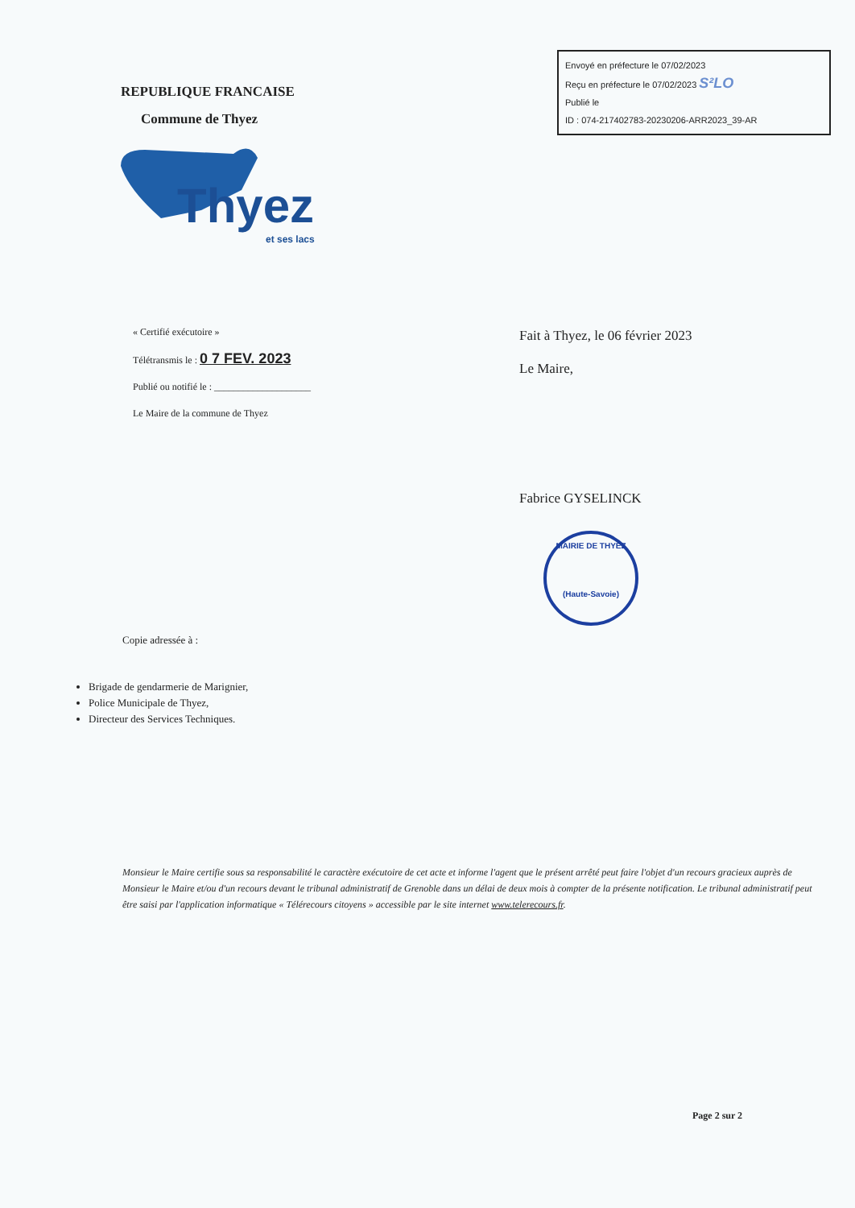REPUBLIQUE FRANCAISE
Commune de Thyez
Envoyé en préfecture le 07/02/2023
Reçu en préfecture le 07/02/2023 S²LO
Publié le
ID : 074-217402783-20230206-ARR2023_39-AR
Thyez
et ses lacs
« Certifié exécutoire »
Télétransmis le : 0 7 FEV. 2023
Publié ou notifié le : ____________________
Le Maire de la commune de Thyez
Fait à Thyez, le 06 février 2023
Le Maire,
Fabrice GYSELINCK
MAIRIE DE THYEZ
(Haute-Savoie)
Copie adressée à :
Brigade de gendarmerie de Marignier,
Police Municipale de Thyez,
Directeur des Services Techniques.
Monsieur le Maire certifie sous sa responsabilité le caractère exécutoire de cet acte et informe l'agent que le présent arrêté peut faire l'objet d'un recours gracieux auprès de Monsieur le Maire et/ou d'un recours devant le tribunal administratif de Grenoble dans un délai de deux mois à compter de la présente notification. Le tribunal administratif peut être saisi par l'application informatique « Télérecours citoyens » accessible par le site internet www.telerecours.fr.
Page 2 sur 2